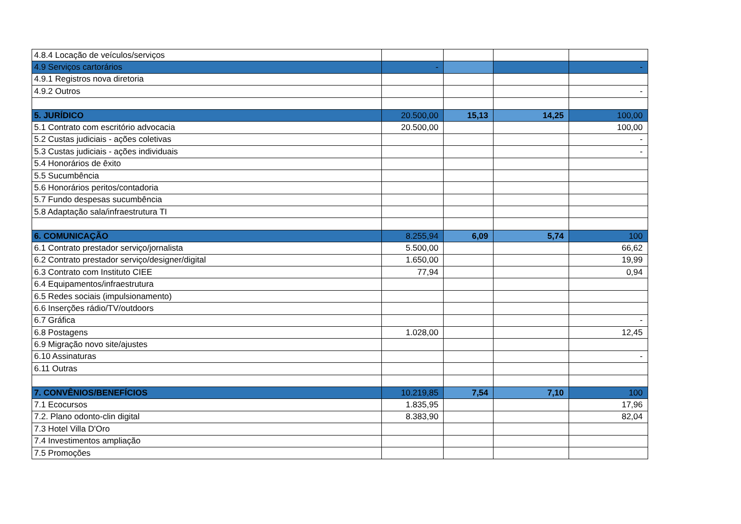| 4.8.4 Locação de veículos/serviços | | | | |
| 4.9 Serviços cartorários | - | | | - |
| 4.9.1 Registros nova diretoria | | | | |
| 4.9.2 Outros | | | | - |
| 5. JURÍDICO | 20.500,00 | 15,13 | 14,25 | 100,00 |
| 5.1 Contrato com escritório advocacia | 20.500,00 | | | 100,00 |
| 5.2 Custas judiciais - ações coletivas | | | | - |
| 5.3 Custas judiciais - ações individuais | | | | - |
| 5.4 Honorários de êxito | | | | |
| 5.5 Sucumbência | | | | |
| 5.6 Honorários peritos/contadoria | | | | |
| 5.7 Fundo despesas sucumbência | | | | |
| 5.8 Adaptação sala/infraestrutura TI | | | | |
| 6. COMUNICAÇÃO | 8.255,94 | 6,09 | 5,74 | 100 |
| 6.1 Contrato prestador serviço/jornalista | 5.500,00 | | | 66,62 |
| 6.2 Contrato prestador serviço/designer/digital | 1.650,00 | | | 19,99 |
| 6.3 Contrato com Instituto CIEE | 77,94 | | | 0,94 |
| 6.4 Equipamentos/infraestrutura | | | | |
| 6.5 Redes sociais (impulsionamento) | | | | |
| 6.6 Inserções rádio/TV/outdoors | | | | |
| 6.7 Gráfica | | | | - |
| 6.8 Postagens | 1.028,00 | | | 12,45 |
| 6.9 Migração novo site/ajustes | | | | |
| 6.10 Assinaturas | | | | - |
| 6.11 Outras | | | | |
| 7. CONVÊNIOS/BENEFÍCIOS | 10.219,85 | 7,54 | 7,10 | 100 |
| 7.1 Ecocursos | 1.835,95 | | | 17,96 |
| 7.2. Plano odonto-clin digital | 8.383,90 | | | 82,04 |
| 7.3 Hotel Villa D'Oro | | | | |
| 7.4 Investimentos ampliação | | | | |
| 7.5 Promoções | | | | |